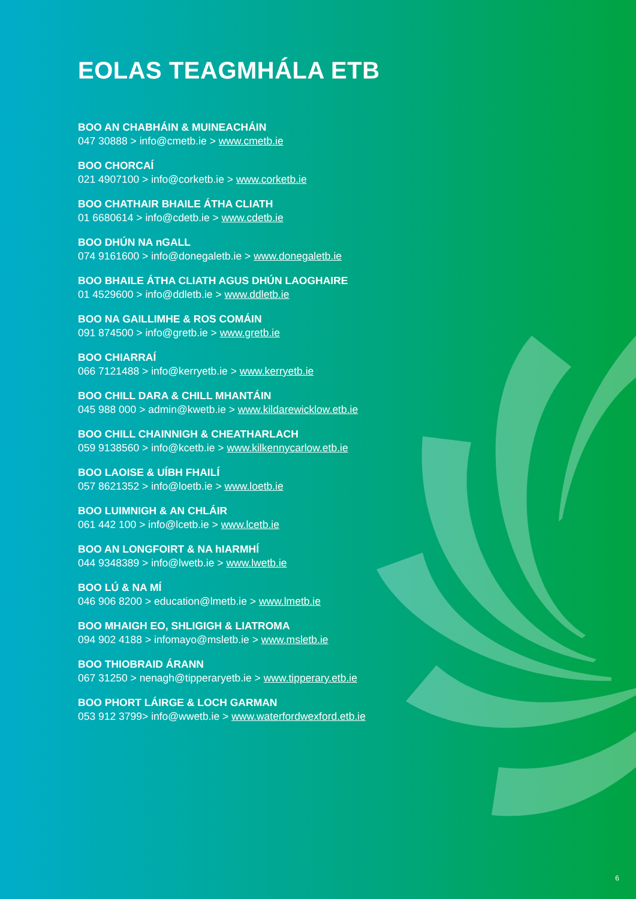EOLAS TEAGMHÁLA ETB
BOO AN CHABHÁIN & MUINEACHÁIN
047 30888 > info@cmetb.ie > www.cmetb.ie
BOO CHORCAÍ
021 4907100 > info@corketb.ie > www.corketb.ie
BOO CHATHAIR BHAILE ÁTHA CLIATH
01 6680614 > info@cdetb.ie > www.cdetb.ie
BOO DHÚN NA nGALL
074 9161600 > info@donegaletb.ie > www.donegaletb.ie
BOO BHAILE ÁTHA CLIATH AGUS DHÚN LAOGHAIRE
01 4529600 > info@ddletb.ie > www.ddletb.ie
BOO NA GAILLIMHE & ROS COMÁIN
091 874500 > info@gretb.ie > www.gretb.ie
BOO CHIARRAÍ
066 7121488 > info@kerryetb.ie > www.kerryetb.ie
BOO CHILL DARA & CHILL MHANTÁIN
045 988 000 > admin@kwetb.ie > www.kildarewicklow.etb.ie
BOO CHILL CHAINNIGH & CHEATHARLACH
059 9138560 > info@kcetb.ie > www.kilkennycarlow.etb.ie
BOO LAOISE & UÍBH FHAILÍ
057 8621352 > info@loetb.ie > www.loetb.ie
BOO LUIMNIGH & AN CHLÁIR
061 442 100 > info@lcetb.ie > www.lcetb.ie
BOO AN LONGFOIRT & NA hIARMHÍ
044 9348389 > info@lwetb.ie > www.lwetb.ie
BOO LÚ & NA MÍ
046 906 8200 > education@lmetb.ie > www.lmetb.ie
BOO MHAIGH EO, SHLIGIGH & LIATROMA
094 902 4188 > infomayo@msletb.ie > www.msletb.ie
BOO THIOBRAID ÁRANN
067 31250 > nenagh@tipperaryetb.ie > www.tipperary.etb.ie
BOO PHORT LÁIRGE & LOCH GARMAN
053 912 3799> info@wwetb.ie > www.waterfordwexford.etb.ie
6